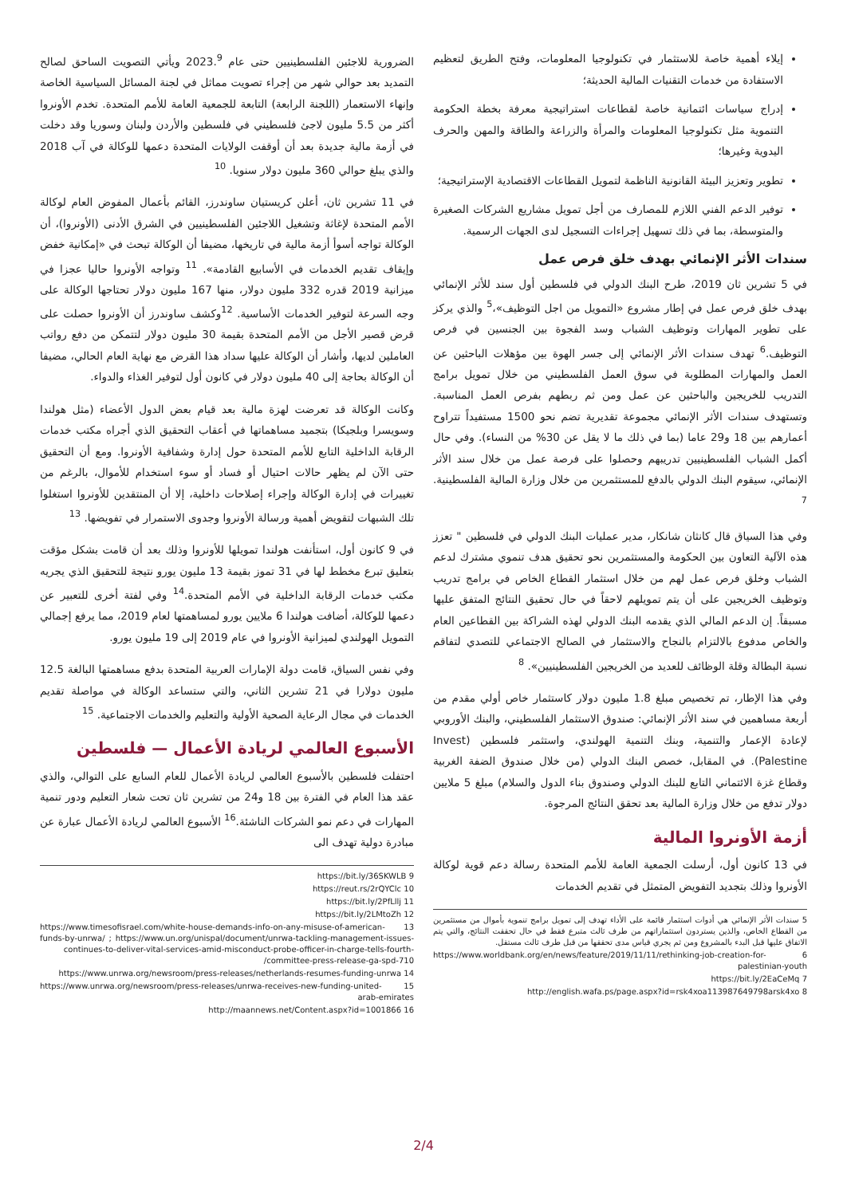إيلاء أهمية خاصة للاستثمار في تكنولوجيا المعلومات، وفتح الطريق لتعظيم الاستفادة من خدمات التقنيات المالية الحديثة؛
إدراج سياسات ائتمانية خاصة لقطاعات استراتيجية معرفة بخطة الحكومة التنموية مثل تكنولوجيا المعلومات والمرأة والزراعة والطاقة والمهن والحرف اليدوية وغيرها؛
تطوير وتعزيز البيئة القانونية الناظمة لتمويل القطاعات الاقتصادية الإستراتيجية؛
توفير الدعم الفني اللازم للمصارف من أجل تمويل مشاريع الشركات الصغيرة والمتوسطة، بما في ذلك تسهيل إجراءات التسجيل لدى الجهات الرسمية.
سندات الأثر الإنمائي بهدف خلق فرص عمل
في 5 تشرين ثان 2019، طرح البنك الدولي في فلسطين أول سند للأثر الإنمائي بهدف خلق فرص عمل في إطار مشروع «التمويل من اجل التوظيف»،<sup>5</sup> والذي يركز على تطوير المهارات وتوظيف الشباب وسد الفجوة بين الجنسين في فرص التوظيف.<sup>6</sup> تهدف سندات الأثر الإنمائي إلى جسر الهوة بين مؤهلات الباحثين عن العمل والمهارات المطلوبة في سوق العمل الفلسطيني من خلال تمويل برامج التدريب للخريجين والباحثين عن عمل ومن ثم ربطهم بفرص العمل المناسبة. وتستهدف سندات الأثر الإنمائي مجموعة تقديرية تضم نحو 1500 مستفيداً تتراوح أعمارهم بين 18 و29 عاما (بما في ذلك ما لا يقل عن 30% من النساء). وفي حال أكمل الشباب الفلسطينيين تدريبهم وحصلوا على فرصة عمل من خلال سند الأثر الإنمائي، سيقوم البنك الدولي بالدفع للمستثمرين من خلال وزارة المالية الفلسطينية. <sup>7</sup>
وفي هذا السياق قال كانثان شانكار، مدير عمليات البنك الدولي في فلسطين " تعزز هذه الآلية التعاون بين الحكومة والمستثمرين نحو تحقيق هدف تنموي مشترك لدعم الشباب وخلق فرص عمل لهم من خلال استثمار القطاع الخاص في برامج تدريب وتوظيف الخريجين على أن يتم تمويلهم لاحقاً في حال تحقيق النتائج المتفق عليها مسبقاً. إن الدعم المالي الذي يقدمه البنك الدولي لهذه الشراكة بين القطاعين العام والخاص مدفوع بالالتزام بالنجاح والاستثمار في الصالح الاجتماعي للتصدي لتفاقم نسبة البطالة وقلة الوظائف للعديد من الخريجين الفلسطينيين». <sup>8</sup>
وفي هذا الإطار، تم تخصيص مبلغ 1.8 مليون دولار كاستثمار خاص أولي مقدم من أربعة مساهمين في سند الأثر الإنمائي: صندوق الاستثمار الفلسطيني، والبنك الأوروبي لإعادة الإعمار والتنمية، وبنك التنمية الهولندي، واستثمر فلسطين (Invest Palestine). في المقابل، خصص البنك الدولي (من خلال صندوق الضفة الغربية وقطاع غزة الائتماني التابع للبنك الدولي وصندوق بناء الدول والسلام) مبلغ 5 ملايين دولار تدفع من خلال وزارة المالية بعد تحقق النتائج المرجوة.
أزمة الأونروا المالية
في 13 كانون أول، أرسلت الجمعية العامة للأمم المتحدة رسالة دعم قوية لوكالة الأونروا وذلك بتجديد التفويض المتمثل في تقديم الخدمات
5 سندات الأثر الإنمائي هي أدوات استثمار قائمة على الأداء تهدف إلى تمويل برامج تنموية بأموال من مستثمرين من القطاع الخاص، والذين يستردون استثماراتهم من طرف ثالث متبرع فقط في حال تحققت النتائج، والتي يتم الاتفاق عليها قبل البدء بالمشروع ومن ثم يجري قياس مدى تحققها من قبل طرف ثالث مستقل.
6 https://www.worldbank.org/en/news/feature/2019/11/11/rethinking-job-creation-for-palestinian-youth
7 https://bit.ly/2EaCeMq
8 http://english.wafa.ps/page.aspx?id=rsk4xoa113987649798arsk4xo
الضرورية للاجئين الفلسطينيين حتى عام 2023.<sup>9</sup> ويأتي التصويت الساحق لصالح التمديد بعد حوالي شهر من إجراء تصويت مماثل في لجنة المسائل السياسية الخاصة وإنهاء الاستعمار (اللجنة الرابعة) التابعة للجمعية العامة للأمم المتحدة. تخدم الأونروا أكثر من 5.5 مليون لاجئ فلسطيني في فلسطين والأردن ولبنان وسوريا وقد دخلت في أزمة مالية جديدة بعد أن أوقفت الولايات المتحدة دعمها للوكالة في آب 2018 والذي يبلغ حوالي 360 مليون دولار سنويا. <sup>10</sup>
في 11 تشرين ثان، أعلن كريستيان ساوندرز، القائم بأعمال المفوض العام لوكالة الأمم المتحدة لإغاثة وتشغيل اللاجئين الفلسطينيين في الشرق الأدنى (الأونروا)، أن الوكالة تواجه أسوأ أزمة مالية في تاريخها، مضيفا أن الوكالة تبحث في «إمكانية خفض وإيقاف تقديم الخدمات في الأسابيع القادمة». <sup>11</sup> وتواجه الأونروا حاليا عجزا في ميزانية 2019 قدره 332 مليون دولار، منها 167 مليون دولار تحتاجها الوكالة على وجه السرعة لتوفير الخدمات الأساسية. <sup>12</sup>وكشف ساوندرز أن الأونروا حصلت على قرض قصير الأجل من الأمم المتحدة بقيمة 30 مليون دولار لتتمكن من دفع رواتب العاملين لديها، وأشار أن الوكالة عليها سداد هذا القرض مع نهاية العام الحالي، مضيفا أن الوكالة بحاجة إلى 40 مليون دولار في كانون أول لتوفير الغذاء والدواء.
وكانت الوكالة قد تعرضت لهزة مالية بعد قيام بعض الدول الأعضاء (مثل هولندا وسويسرا وبلجيكا) بتجميد مساهماتها في أعقاب التحقيق الذي أجراه مكتب خدمات الرقابة الداخلية التابع للأمم المتحدة حول إدارة وشفافية الأونروا. ومع أن التحقيق حتى الآن لم يظهر حالات احتيال أو فساد أو سوء استخدام للأموال، بالرغم من تغييرات في إدارة الوكالة وإجراء إصلاحات داخلية، إلا أن المنتقدين للأونروا استغلوا تلك الشبهات لتقويض أهمية ورسالة الأونروا وجدوى الاستمرار في تفويضها. <sup>13</sup>
في 9 كانون أول، استأنفت هولندا تمويلها للأونروا وذلك بعد أن قامت بشكل مؤقت بتعليق تبرع مخطط لها في 31 تموز بقيمة 13 مليون يورو نتيجة للتحقيق الذي يجريه مكتب خدمات الرقابة الداخلية في الأمم المتحدة.<sup>14</sup> وفي لفتة أخرى للتعبير عن دعمها للوكالة، أضافت هولندا 6 ملايين يورو لمساهمتها لعام 2019، مما يرفع إجمالي التمويل الهولندي لميزانية الأونروا في عام 2019 إلى 19 مليون يورو.
وفي نفس السياق، قامت دولة الإمارات العربية المتحدة بدفع مساهمتها البالغة 12.5 مليون دولارا في 21 تشرين الثاني، والتي ستساعد الوكالة في مواصلة تقديم الخدمات في مجال الرعاية الصحية الأولية والتعليم والخدمات الاجتماعية. <sup>15</sup>
الأسبوع العالمي لريادة الأعمال — فلسطين
احتفلت فلسطين بالأسبوع العالمي لريادة الأعمال للعام السابع على التوالي، والذي عقد هذا العام في الفترة بين 18 و24 من تشرين ثان تحت شعار التعليم ودور تنمية المهارات في دعم نمو الشركات الناشئة.<sup>16</sup> الأسبوع العالمي لريادة الأعمال عبارة عن مبادرة دولية تهدف الى
9 https://bit.ly/36SKWLB
10 https://reut.rs/2rQYClc
11 https://bit.ly/2PfLllj
12 https://bit.ly/2LMtoZh
13 https://www.timesofisrael.com/white-house-demands-info-on-any-misuse-of-american-funds-by-unrwa/ ; https://www.un.org/unispal/document/unrwa-tackling-management-issues-continues-to-deliver-vital-services-amid-misconduct-probe-officer-in-charge-tells-fourth-committee-press-release-ga-spd-710/
14 https://www.unrwa.org/newsroom/press-releases/netherlands-resumes-funding-unrwa
15 https://www.unrwa.org/newsroom/press-releases/unrwa-receives-new-funding-united-arab-emirates
16 http://maannews.net/Content.aspx?id=1001866
2/4